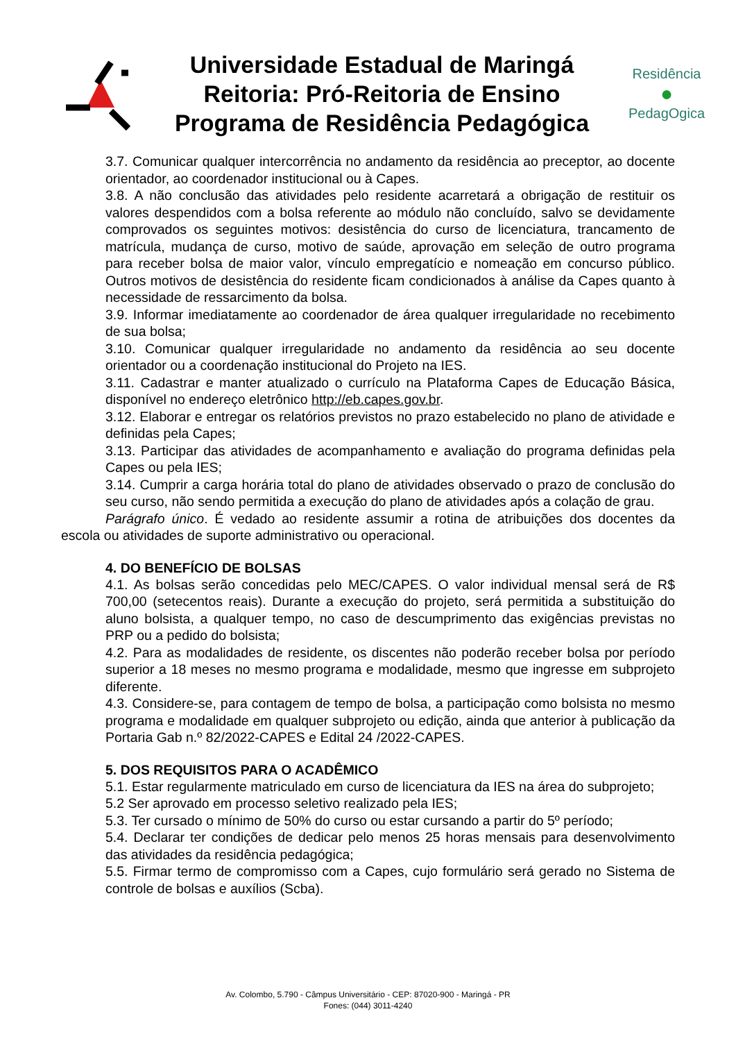Universidade Estadual de Maringá
Reitoria: Pró-Reitoria de Ensino
Programa de Residência Pedagógica
Residência
●
PedagOgica
3.7. Comunicar qualquer intercorrência no andamento da residência ao preceptor, ao docente orientador, ao coordenador institucional ou à Capes.
3.8. A não conclusão das atividades pelo residente acarretará a obrigação de restituir os valores despendidos com a bolsa referente ao módulo não concluído, salvo se devidamente comprovados os seguintes motivos: desistência do curso de licenciatura, trancamento de matrícula, mudança de curso, motivo de saúde, aprovação em seleção de outro programa para receber bolsa de maior valor, vínculo empregatício e nomeação em concurso público. Outros motivos de desistência do residente ficam condicionados à análise da Capes quanto à necessidade de ressarcimento da bolsa.
3.9. Informar imediatamente ao coordenador de área qualquer irregularidade no recebimento de sua bolsa;
3.10. Comunicar qualquer irregularidade no andamento da residência ao seu docente orientador ou a coordenação institucional do Projeto na IES.
3.11. Cadastrar e manter atualizado o currículo na Plataforma Capes de Educação Básica, disponível no endereço eletrônico http://eb.capes.gov.br.
3.12. Elaborar e entregar os relatórios previstos no prazo estabelecido no plano de atividade e definidas pela Capes;
3.13. Participar das atividades de acompanhamento e avaliação do programa definidas pela Capes ou pela IES;
3.14. Cumprir a carga horária total do plano de atividades observado o prazo de conclusão do seu curso, não sendo permitida a execução do plano de atividades após a colação de grau.
Parágrafo único. É vedado ao residente assumir a rotina de atribuições dos docentes da escola ou atividades de suporte administrativo ou operacional.
4. DO BENEFÍCIO DE BOLSAS
4.1. As bolsas serão concedidas pelo MEC/CAPES. O valor individual mensal será de R$ 700,00 (setecentos reais). Durante a execução do projeto, será permitida a substituição do aluno bolsista, a qualquer tempo, no caso de descumprimento das exigências previstas no PRP ou a pedido do bolsista;
4.2. Para as modalidades de residente, os discentes não poderão receber bolsa por período superior a 18 meses no mesmo programa e modalidade, mesmo que ingresse em subprojeto diferente.
4.3. Considere-se, para contagem de tempo de bolsa, a participação como bolsista no mesmo programa e modalidade em qualquer subprojeto ou edição, ainda que anterior à publicação da Portaria Gab n.º 82/2022-CAPES e Edital 24 /2022-CAPES.
5. DOS REQUISITOS PARA O ACADÊMICO
5.1. Estar regularmente matriculado em curso de licenciatura da IES na área do subprojeto;
5.2 Ser aprovado em processo seletivo realizado pela IES;
5.3. Ter cursado o mínimo de 50% do curso ou estar cursando a partir do 5º período;
5.4. Declarar ter condições de dedicar pelo menos 25 horas mensais para desenvolvimento das atividades da residência pedagógica;
5.5. Firmar termo de compromisso com a Capes, cujo formulário será gerado no Sistema de controle de bolsas e auxílios (Scba).
Av. Colombo, 5.790 - Câmpus Universitário - CEP: 87020-900 - Maringá - PR
Fones: (044) 3011-4240